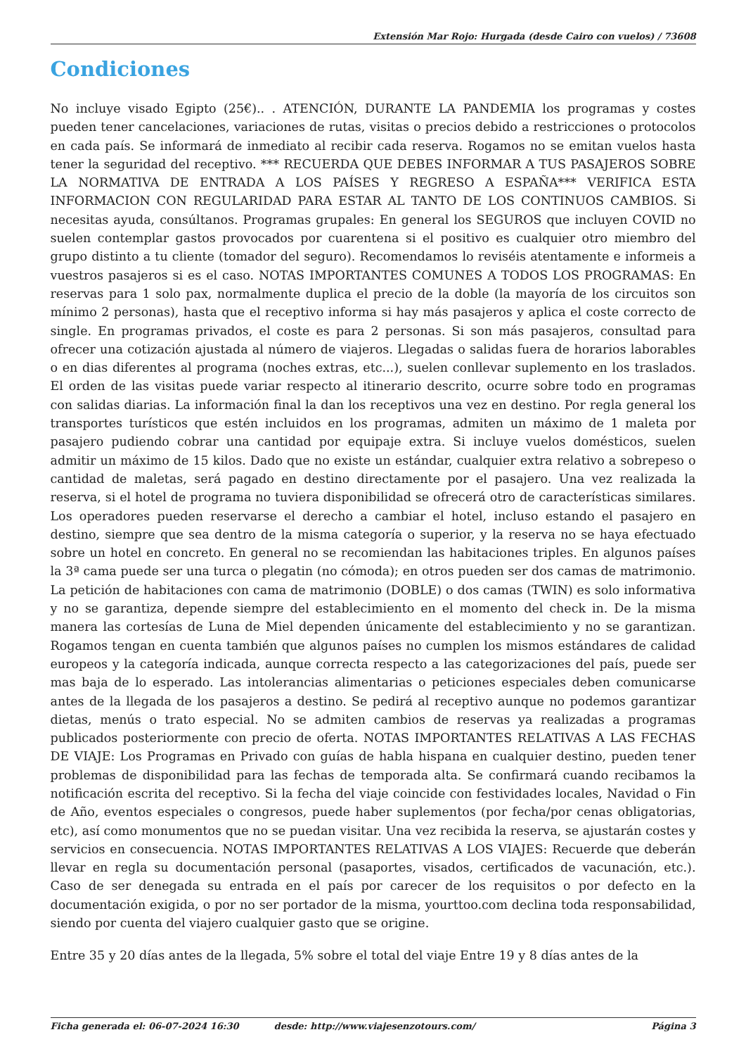Extensión Mar Rojo: Hurgada (desde Cairo con vuelos) / 73608
Condiciones
No incluye visado Egipto (25€).. . ATENCIÓN, DURANTE LA PANDEMIA los programas y costes pueden tener cancelaciones, variaciones de rutas, visitas o precios debido a restricciones o protocolos en cada país. Se informará de inmediato al recibir cada reserva. Rogamos no se emitan vuelos hasta tener la seguridad del receptivo. *** RECUERDA QUE DEBES INFORMAR A TUS PASAJEROS SOBRE LA NORMATIVA DE ENTRADA A LOS PAÍSES Y REGRESO A ESPAÑA*** VERIFICA ESTA INFORMACION CON REGULARIDAD PARA ESTAR AL TANTO DE LOS CONTINUOS CAMBIOS. Si necesitas ayuda, consúltanos. Programas grupales: En general los SEGUROS que incluyen COVID no suelen contemplar gastos provocados por cuarentena si el positivo es cualquier otro miembro del grupo distinto a tu cliente (tomador del seguro). Recomendamos lo reviséis atentamente e informeis a vuestros pasajeros si es el caso. NOTAS IMPORTANTES COMUNES A TODOS LOS PROGRAMAS: En reservas para 1 solo pax, normalmente duplica el precio de la doble (la mayoría de los circuitos son mínimo 2 personas), hasta que el receptivo informa si hay más pasajeros y aplica el coste correcto de single. En programas privados, el coste es para 2 personas. Si son más pasajeros, consultad para ofrecer una cotización ajustada al número de viajeros. Llegadas o salidas fuera de horarios laborables o en dias diferentes al programa (noches extras, etc...), suelen conllevar suplemento en los traslados. El orden de las visitas puede variar respecto al itinerario descrito, ocurre sobre todo en programas con salidas diarias. La información final la dan los receptivos una vez en destino. Por regla general los transportes turísticos que estén incluidos en los programas, admiten un máximo de 1 maleta por pasajero pudiendo cobrar una cantidad por equipaje extra. Si incluye vuelos domésticos, suelen admitir un máximo de 15 kilos. Dado que no existe un estándar, cualquier extra relativo a sobrepeso o cantidad de maletas, será pagado en destino directamente por el pasajero. Una vez realizada la reserva, si el hotel de programa no tuviera disponibilidad se ofrecerá otro de características similares. Los operadores pueden reservarse el derecho a cambiar el hotel, incluso estando el pasajero en destino, siempre que sea dentro de la misma categoría o superior, y la reserva no se haya efectuado sobre un hotel en concreto. En general no se recomiendan las habitaciones triples. En algunos países la 3ª cama puede ser una turca o plegatin (no cómoda); en otros pueden ser dos camas de matrimonio. La petición de habitaciones con cama de matrimonio (DOBLE) o dos camas (TWIN) es solo informativa y no se garantiza, depende siempre del establecimiento en el momento del check in. De la misma manera las cortesías de Luna de Miel dependen únicamente del establecimiento y no se garantizan. Rogamos tengan en cuenta también que algunos países no cumplen los mismos estándares de calidad europeos y la categoría indicada, aunque correcta respecto a las categorizaciones del país, puede ser mas baja de lo esperado. Las intolerancias alimentarias o peticiones especiales deben comunicarse antes de la llegada de los pasajeros a destino. Se pedirá al receptivo aunque no podemos garantizar dietas, menús o trato especial. No se admiten cambios de reservas ya realizadas a programas publicados posteriormente con precio de oferta. NOTAS IMPORTANTES RELATIVAS A LAS FECHAS DE VIAJE: Los Programas en Privado con guías de habla hispana en cualquier destino, pueden tener problemas de disponibilidad para las fechas de temporada alta. Se confirmará cuando recibamos la notificación escrita del receptivo. Si la fecha del viaje coincide con festividades locales, Navidad o Fin de Año, eventos especiales o congresos, puede haber suplementos (por fecha/por cenas obligatorias, etc), así como monumentos que no se puedan visitar. Una vez recibida la reserva, se ajustarán costes y servicios en consecuencia. NOTAS IMPORTANTES RELATIVAS A LOS VIAJES: Recuerde que deberán llevar en regla su documentación personal (pasaportes, visados, certificados de vacunación, etc.). Caso de ser denegada su entrada en el país por carecer de los requisitos o por defecto en la documentación exigida, o por no ser portador de la misma, yourttoo.com declina toda responsabilidad, siendo por cuenta del viajero cualquier gasto que se origine.
Entre 35 y 20 días antes de la llegada, 5% sobre el total del viaje Entre 19 y 8 días antes de la
Ficha generada el: 06-07-2024 16:30 desde: http://www.viajesenzotours.com/ Página 3